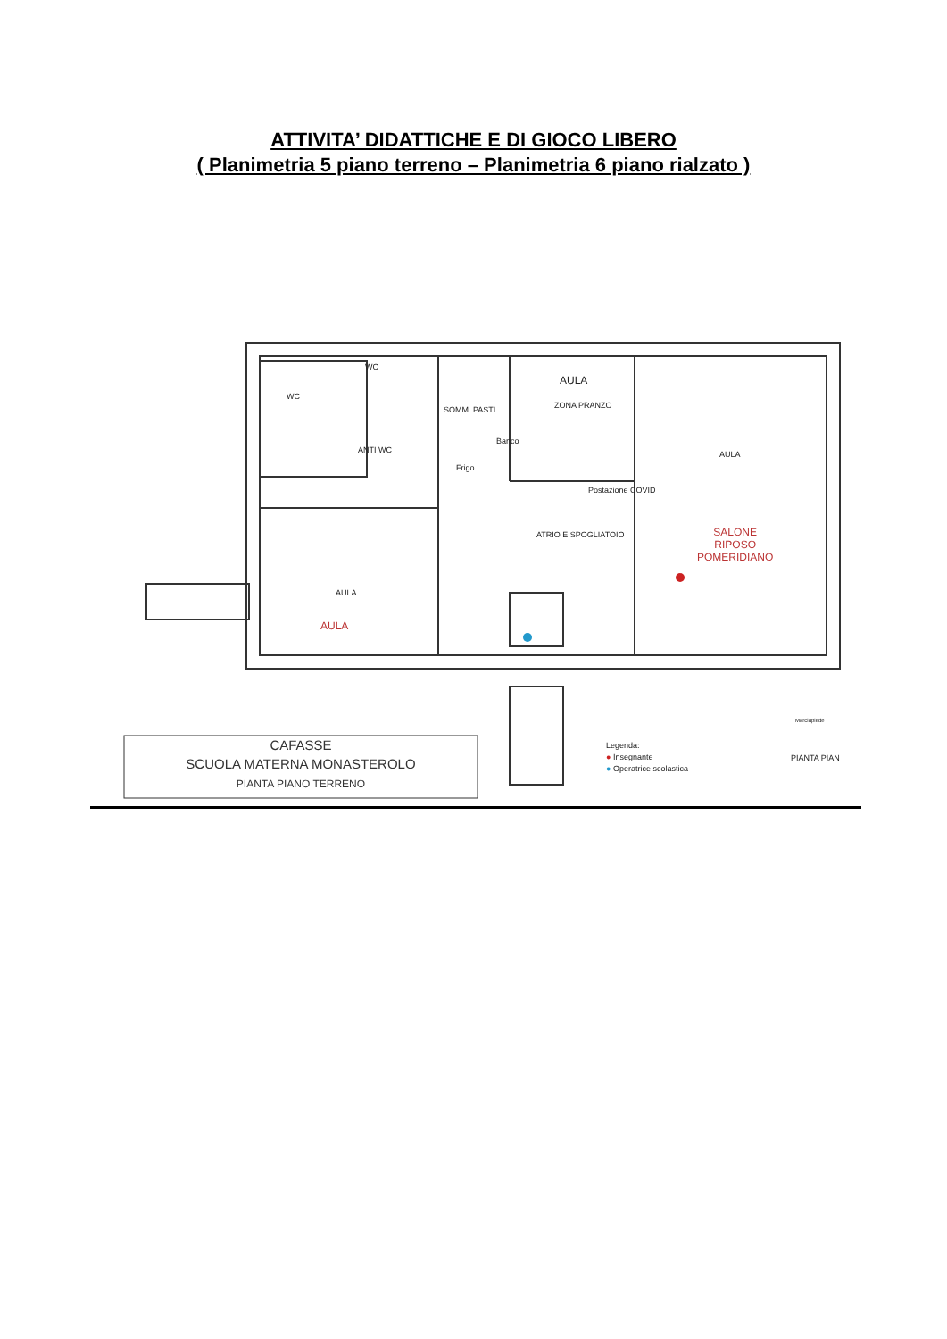ATTIVITA’ DIDATTICHE E DI GIOCO LIBERO
( Planimetria 5 piano terreno – Planimetria 6 piano rialzato )
AULA
ZONA PRANZO
WC
WC
ANTI WC
SOMM. PASTI
Frigo
Banco
Postazione COVID
AULA
ATRIO E SPOGLIATOIO
AULA
AULA
SALONE
RIPOSO
POMERIDIANO
CAFASSE
SCUOLA MATERNA MONASTEROLO
PIANTA PIANO TERRENO
Legenda:
● Insegnante
● Operatrice scolastica
PIANTA PIAN
Marciapiede